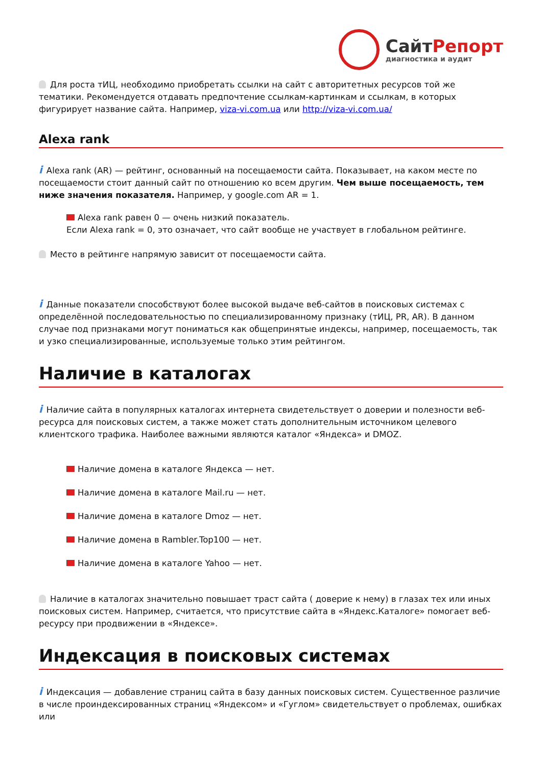СайтРепорт
диагностика и аудит
Для роста тИЦ, необходимо приобретать ссылки на сайт с авторитетных ресурсов той же тематики. Рекомендуется отдавать предпочтение ссылкам-картинкам и ссылкам, в которых фигурирует название сайта. Например, viza-vi.com.ua или http://viza-vi.com.ua/
Alexa rank
i Alexa rank (AR) — рейтинг, основанный на посещаемости сайта. Показывает, на каком месте по посещаемости стоит данный сайт по отношению ко всем другим. Чем выше посещаемость, тем ниже значения показателя. Например, у google.com AR = 1.
Alexa rank равен 0 — очень низкий показатель.
Если Alexa rank = 0, это означает, что сайт вообще не участвует в глобальном рейтинге.
Место в рейтинге напрямую зависит от посещаемости сайта.
i Данные показатели способствуют более высокой выдаче веб-сайтов в поисковых системах с определённой последовательностью по специализированному признаку (тИЦ, PR, AR). В данном случае под признаками могут пониматься как общепринятые индексы, например, посещаемость, так и узко специализированные, используемые только этим рейтингом.
Наличие в каталогах
i Наличие сайта в популярных каталогах интернета свидетельствует о доверии и полезности веб-ресурса для поисковых систем, а также может стать дополнительным источником целевого клиентского трафика. Наиболее важными являются каталог «Яндекса» и DMOZ.
Наличие домена в каталоге Яндекса — нет.
Наличие домена в каталоге Mail.ru — нет.
Наличие домена в каталоге Dmoz — нет.
Наличие домена в Rambler.Top100 — нет.
Наличие домена в каталоге Yahoo — нет.
Наличие в каталогах значительно повышает траст сайта ( доверие к нему) в глазах тех или иных поисковых систем. Например, считается, что присутствие сайта в «Яндекс.Каталоге» помогает веб-ресурсу при продвижении в «Яндексе».
Индексация в поисковых системах
i Индексация — добавление страниц сайта в базу данных поисковых систем. Существенное различие в числе проиндексированных страниц «Яндексом» и «Гуглом» свидетельствует о проблемах, ошибках или